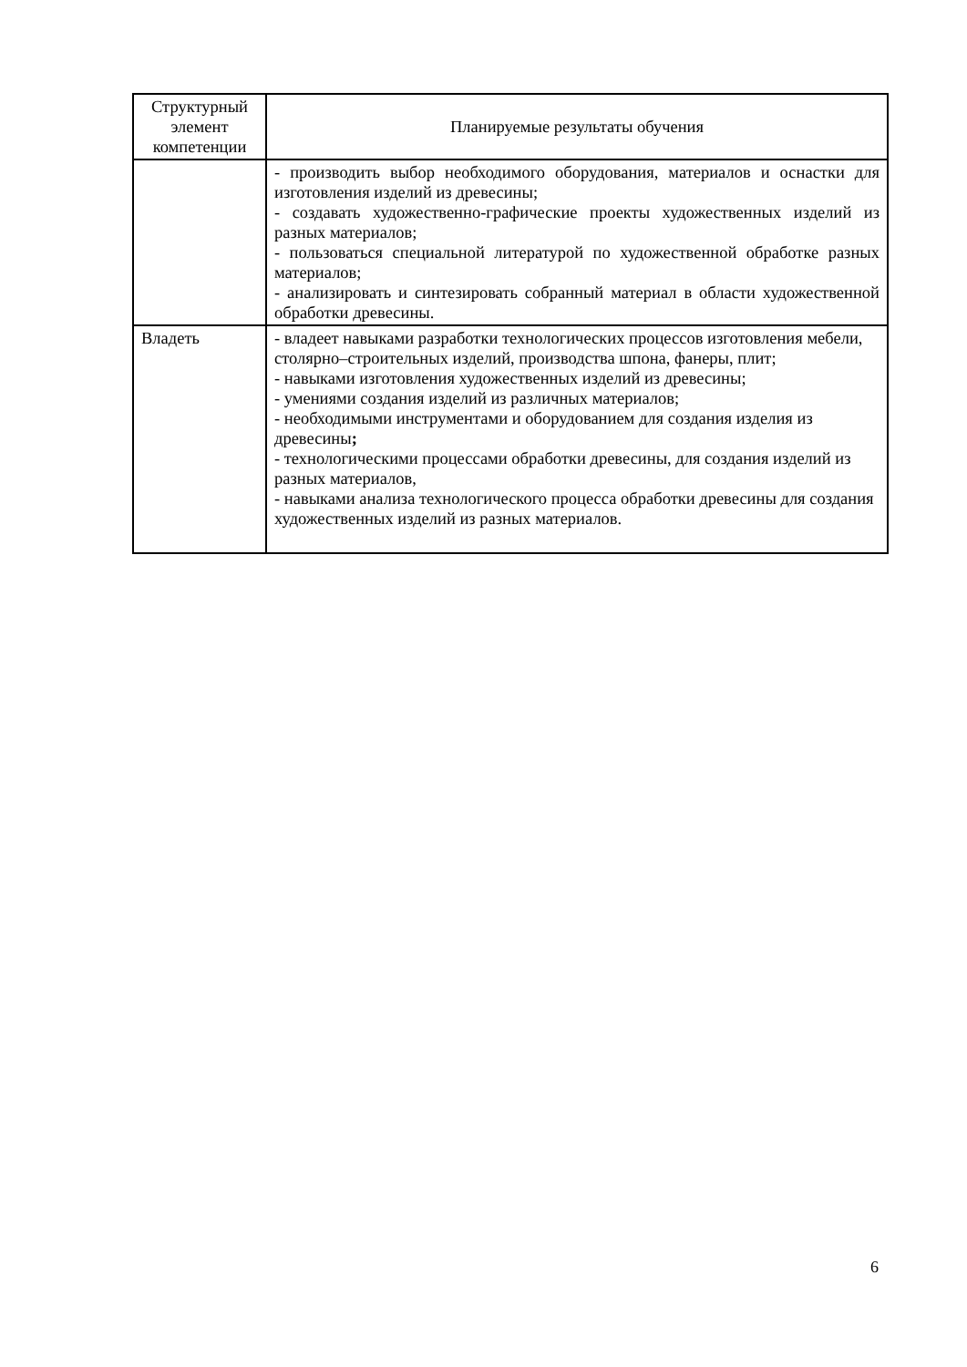| Структурный элемент компетенции | Планируемые результаты обучения |
| --- | --- |
| | - производить выбор необходимого оборудования, материалов и оснастки для изготовления изделий из древесины; - создавать художественно-графические проекты художественных изделий из разных материалов; - пользоваться специальной литературой по художественной обработке разных материалов; - анализировать и синтезировать собранный материал в области художественной обработки древесины. |
| Владеть | - владеет навыками разработки технологических процессов изготовления мебели, столярно–строительных изделий, производства шпона, фанеры, плит; - навыками изготовления художественных изделий из древесины; - умениями создания изделий из различных материалов; - необходимыми инструментами и оборудованием для создания изделия из древесины ; - технологическими процессами обработки древесины, для создания изделий из разных материалов, - навыками анализа технологического процесса обработки древесины для создания художественных изделий из разных материалов. |
6